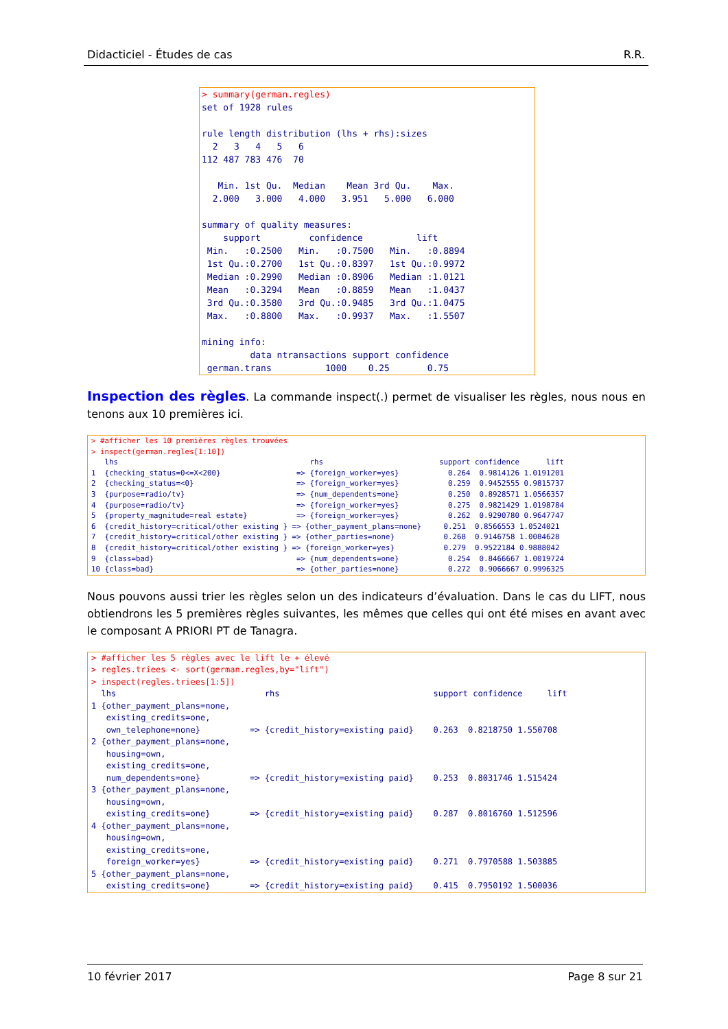Didacticiel - Études de cas R.R.
> summary(german.regles)
set of 1928 rules

rule length distribution (lhs + rhs):sizes
  2   3   4   5   6 
112 487 783 476  70 

   Min. 1st Qu.  Median    Mean 3rd Qu.    Max. 
  2.000   3.000   4.000   3.951   5.000   6.000 

summary of quality measures:
    support         confidence          lift       
 Min.   :0.2500   Min.   :0.7500   Min.   :0.8894  
 1st Qu.:0.2700   1st Qu.:0.8397   1st Qu.:0.9972  
 Median :0.2990   Median :0.8906   Median :1.0121  
 Mean   :0.3294   Mean   :0.8859   Mean   :1.0437  
 3rd Qu.:0.3580   3rd Qu.:0.9485   3rd Qu.:1.0475  
 Max.   :0.8800   Max.   :0.9937   Max.   :1.5507  

mining info:
         data ntransactions support confidence
 german.trans          1000    0.25       0.75
Inspection des règles. La commande inspect(.) permet de visualiser les règles, nous nous en tenons aux 10 premières ici.
> #afficher les 10 premières règles trouvées
> inspect(german.regles[1:10])
   lhs                                           rhs                          support confidence      lift
1  {checking_status=0<=X<200}                 => {foreign_worker=yes}           0.264  0.9814126 1.0191201
2  {checking_status=<0}                       => {foreign_worker=yes}           0.259  0.9452555 0.9815737
3  {purpose=radio/tv}                         => {num_dependents=one}           0.250  0.8928571 1.0566357
4  {purpose=radio/tv}                         => {foreign_worker=yes}           0.275  0.9821429 1.0198784
5  {property_magnitude=real estate}           => {foreign_worker=yes}           0.262  0.9290780 0.9647747
6  {credit_history=critical/other existing } => {other_payment_plans=none}     0.251  0.8566553 1.0524021
7  {credit_history=critical/other existing } => {other_parties=none}           0.268  0.9146758 1.0084628
8  {credit_history=critical/other existing } => {foreign_worker=yes}           0.279  0.9522184 0.9888042
9  {class=bad}                                => {num_dependents=one}           0.254  0.8466667 1.0019724
10 {class=bad}                                => {other_parties=none}           0.272  0.9066667 0.9996325
Nous pouvons aussi trier les règles selon un des indicateurs d’évaluation. Dans le cas du LIFT, nous obtiendrons les 5 premières règles suivantes, les mêmes que celles qui ont été mises en avant avec le composant A PRIORI PT de Tanagra.
> #afficher les 5 règles avec le lift le + élevé
> regles.triees <- sort(german.regles,by="lift")
> inspect(regles.triees[1:5])
  lhs                              rhs                               support confidence     lift
1 {other_payment_plans=none,                                                                    
   existing_credits=one,                                                                        
   own_telephone=none}          => {credit_history=existing paid}    0.263  0.8218750 1.550708
2 {other_payment_plans=none,                                                                    
   housing=own,                                                                                 
   existing_credits=one,                                                                        
   num_dependents=one}          => {credit_history=existing paid}    0.253  0.8031746 1.515424
3 {other_payment_plans=none,                                                                    
   housing=own,                                                                                 
   existing_credits=one}        => {credit_history=existing paid}    0.287  0.8016760 1.512596
4 {other_payment_plans=none,                                                                    
   housing=own,                                                                                 
   existing_credits=one,                                                                        
   foreign_worker=yes}          => {credit_history=existing paid}    0.271  0.7970588 1.503885
5 {other_payment_plans=none,                                                                    
   existing_credits=one}        => {credit_history=existing paid}    0.415  0.7950192 1.500036
10 février 2017 Page 8 sur 21